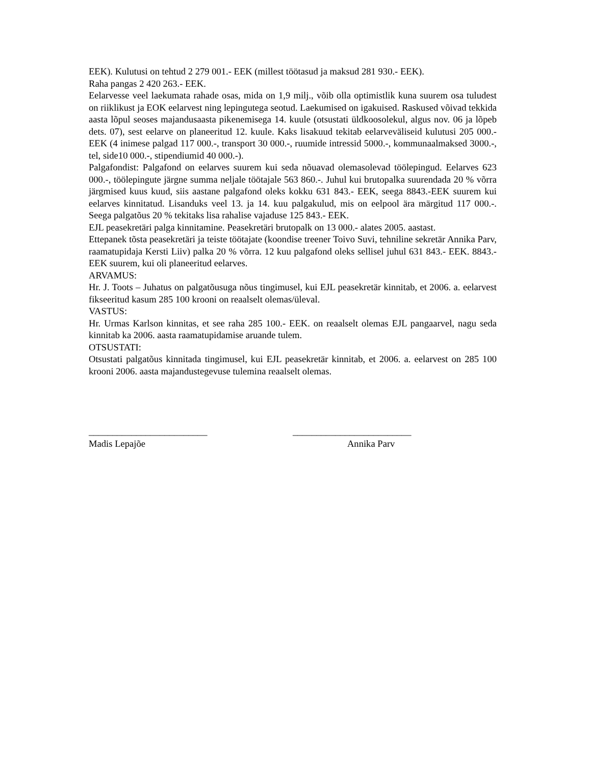EEK). Kulutusi on tehtud 2 279 001.- EEK (millest töötasud ja maksud 281 930.- EEK).
Raha pangas 2 420 263.- EEK.
Eelarvesse veel laekumata rahade osas, mida on 1,9 milj., võib olla optimistlik kuna suurem osa tuludest on riiklikust ja EOK eelarvest ning lepingutega seotud. Laekumised on igakuised. Raskused võivad tekkida aasta lõpul seoses majandusaasta pikenemisega 14. kuule (otsustati üldkoosolekul, algus nov. 06 ja lõpeb dets. 07), sest eelarve on planeeritud 12. kuule. Kaks lisakuud tekitab eelarveväliseid kulutusi 205 000.- EEK (4 inimese palgad 117 000.-, transport 30 000.-, ruumide intressid 5000.-, kommunaalmaksed 3000.-, tel, side10 000.-, stipendiumid 40 000.-).
Palgafondist: Palgafond on eelarves suurem kui seda nõuavad olemasolevad töölepingud. Eelarves 623 000.-, töölepingute järgne summa neljale töötajale 563 860.-. Juhul kui brutopalka suurendada 20 % võrra järgmised kuus kuud, siis aastane palgafond oleks kokku 631 843.- EEK, seega 8843.-EEK suurem kui eelarves kinnitatud. Lisanduks veel 13. ja 14. kuu palgakulud, mis on eelpool ära märgitud 117 000.-. Seega palgatõus 20 % tekitaks lisa rahalise vajaduse 125 843.- EEK.
EJL peasekretäri palga kinnitamine. Peasekretäri brutopalk on 13 000.- alates 2005. aastast.
Ettepanek tõsta peasekretäri ja teiste töötajate (koondise treener Toivo Suvi, tehniline sekretär Annika Parv, raamatupidaja Kersti Liiv) palka 20 % võrra. 12 kuu palgafond oleks sellisel juhul 631 843.- EEK. 8843.- EEK suurem, kui oli planeeritud eelarves.
ARVAMUS:
Hr. J. Toots – Juhatus on palgatõusuga nõus tingimusel, kui EJL peasekretär kinnitab, et 2006. a. eelarvest fikseeritud kasum 285 100 krooni on reaalselt olemas/üleval.
VASTUS:
Hr. Urmas Karlson kinnitas, et see raha 285 100.- EEK. on reaalselt olemas EJL pangaarvel, nagu seda kinnitab ka 2006. aasta raamatupidamise aruande tulem.
OTSUSTATI:
Otsustati palgatõus kinnitada tingimusel, kui EJL peasekretär kinnitab, et 2006. a. eelarvest on 285 100 krooni 2006. aasta majandustegevuse tulemina reaalselt olemas.
_________________________
Madis Lepajõe
_________________________
Annika Parv